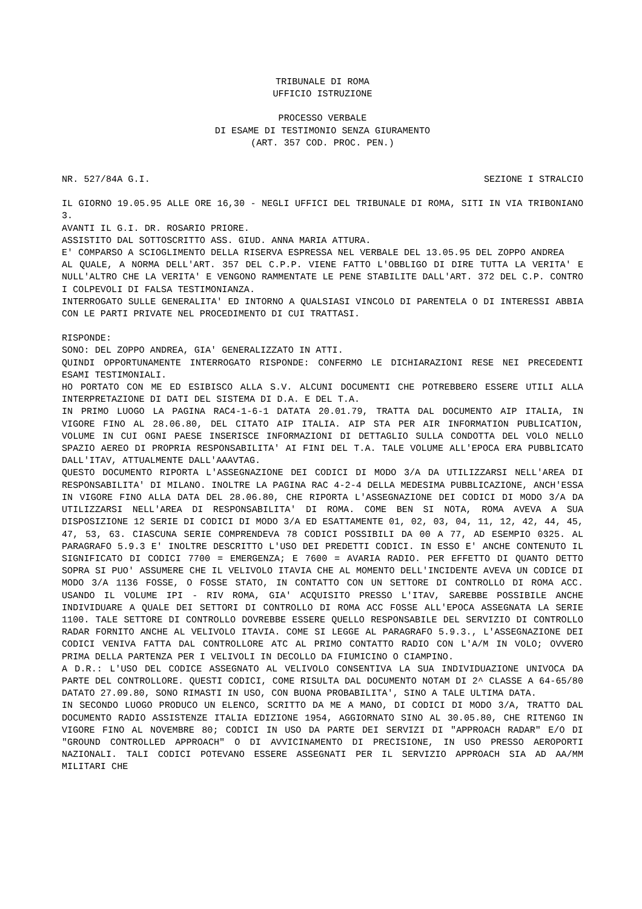TRIBUNALE DI ROMA
UFFICIO ISTRUZIONE
PROCESSO VERBALE
DI ESAME DI TESTIMONIO SENZA GIURAMENTO
(ART. 357 COD. PROC. PEN.)
NR. 527/84A G.I. SEZIONE I STRALCIO
IL GIORNO 19.05.95 ALLE ORE 16,30 - NEGLI UFFICI DEL TRIBUNALE DI ROMA, SITI IN VIA TRIBONIANO 3.
AVANTI IL G.I. DR. ROSARIO PRIORE.
ASSISTITO DAL SOTTOSCRITTO ASS. GIUD. ANNA MARIA ATTURA.
E' COMPARSO A SCIOGLIMENTO DELLA RISERVA ESPRESSA NEL VERBALE DEL 13.05.95 DEL ZOPPO ANDREA
AL QUALE, A NORMA DELL'ART. 357 DEL C.P.P. VIENE FATTO L'OBBLIGO DI DIRE TUTTA LA VERITA' E NULL'ALTRO CHE LA VERITA' E VENGONO RAMMENTATE LE PENE STABILITE DALL'ART. 372 DEL C.P. CONTRO I COLPEVOLI DI FALSA TESTIMONIANZA.
INTERROGATO SULLE GENERALITA' ED INTORNO A QUALSIASI VINCOLO DI PARENTELA O DI INTERESSI ABBIA CON LE PARTI PRIVATE NEL PROCEDIMENTO DI CUI TRATTASI.
RISPONDE:
SONO: DEL ZOPPO ANDREA, GIA' GENERALIZZATO IN ATTI.
QUINDI OPPORTUNAMENTE INTERROGATO RISPONDE: CONFERMO LE DICHIARAZIONI RESE NEI PRECEDENTI ESAMI TESTIMONIALI.
HO PORTATO CON ME ED ESIBISCO ALLA S.V. ALCUNI DOCUMENTI CHE POTREBBERO ESSERE UTILI ALLA INTERPRETAZIONE DI DATI DEL SISTEMA DI D.A. E DEL T.A.
IN PRIMO LUOGO LA PAGINA RAC4-1-6-1 DATATA 20.01.79, TRATTA DAL DOCUMENTO AIP ITALIA, IN VIGORE FINO AL 28.06.80, DEL CITATO AIP ITALIA. AIP STA PER AIR INFORMATION PUBLICATION, VOLUME IN CUI OGNI PAESE INSERISCE INFORMAZIONI DI DETTAGLIO SULLA CONDOTTA DEL VOLO NELLO SPAZIO AEREO DI PROPRIA RESPONSABILITA' AI FINI DEL T.A. TALE VOLUME ALL'EPOCA ERA PUBBLICATO DALL'ITAV, ATTUALMENTE DALL'AAAVTAG.
QUESTO DOCUMENTO RIPORTA L'ASSEGNAZIONE DEI CODICI DI MODO 3/A DA UTILIZZARSI NELL'AREA DI RESPONSABILITA' DI MILANO. INOLTRE LA PAGINA RAC 4-2-4 DELLA MEDESIMA PUBBLICAZIONE, ANCH'ESSA IN VIGORE FINO ALLA DATA DEL 28.06.80, CHE RIPORTA L'ASSEGNAZIONE DEI CODICI DI MODO 3/A DA UTILIZZARSI NELL'AREA DI RESPONSABILITA' DI ROMA. COME BEN SI NOTA, ROMA AVEVA A SUA DISPOSIZIONE 12 SERIE DI CODICI DI MODO 3/A ED ESATTAMENTE 01, 02, 03, 04, 11, 12, 42, 44, 45, 47, 53, 63. CIASCUNA SERIE COMPRENDEVA 78 CODICI POSSIBILI DA 00 A 77, AD ESEMPIO 0325. AL PARAGRAFO 5.9.3 E' INOLTRE DESCRITTO L'USO DEI PREDETTI CODICI. IN ESSO E' ANCHE CONTENUTO IL SIGNIFICATO DI CODICI 7700 = EMERGENZA; E 7600 = AVARIA RADIO. PER EFFETTO DI QUANTO DETTO SOPRA SI PUO' ASSUMERE CHE IL VELIVOLO ITAVIA CHE AL MOMENTO DELL'INCIDENTE AVEVA UN CODICE DI MODO 3/A 1136 FOSSE, O FOSSE STATO, IN CONTATTO CON UN SETTORE DI CONTROLLO DI ROMA ACC. USANDO IL VOLUME IPI - RIV ROMA, GIA' ACQUISITO PRESSO L'ITAV, SAREBBE POSSIBILE ANCHE INDIVIDUARE A QUALE DEI SETTORI DI CONTROLLO DI ROMA ACC FOSSE ALL'EPOCA ASSEGNATA LA SERIE 1100. TALE SETTORE DI CONTROLLO DOVREBBE ESSERE QUELLO RESPONSABILE DEL SERVIZIO DI CONTROLLO RADAR FORNITO ANCHE AL VELIVOLO ITAVIA. COME SI LEGGE AL PARAGRAFO 5.9.3., L'ASSEGNAZIONE DEI CODICI VENIVA FATTA DAL CONTROLLORE ATC AL PRIMO CONTATTO RADIO CON L'A/M IN VOLO; OVVERO PRIMA DELLA PARTENZA PER I VELIVOLI IN DECOLLO DA FIUMICINO O CIAMPINO.
A D.R.: L'USO DEL CODICE ASSEGNATO AL VELIVOLO CONSENTIVA LA SUA INDIVIDUAZIONE UNIVOCA DA PARTE DEL CONTROLLORE. QUESTI CODICI, COME RISULTA DAL DOCUMENTO NOTAM DI 2^ CLASSE A 64-65/80 DATATO 27.09.80, SONO RIMASTI IN USO, CON BUONA PROBABILITA', SINO A TALE ULTIMA DATA.
IN SECONDO LUOGO PRODUCO UN ELENCO, SCRITTO DA ME A MANO, DI CODICI DI MODO 3/A, TRATTO DAL DOCUMENTO RADIO ASSISTENZE ITALIA EDIZIONE 1954, AGGIORNATO SINO AL 30.05.80, CHE RITENGO IN VIGORE FINO AL NOVEMBRE 80; CODICI IN USO DA PARTE DEI SERVIZI DI "APPROACH RADAR" E/O DI "GROUND CONTROLLED APPROACH" O DI AVVICINAMENTO DI PRECISIONE, IN USO PRESSO AEROPORTI NAZIONALI. TALI CODICI POTEVANO ESSERE ASSEGNATI PER IL SERVIZIO APPROACH SIA AD AA/MM MILITARI CHE